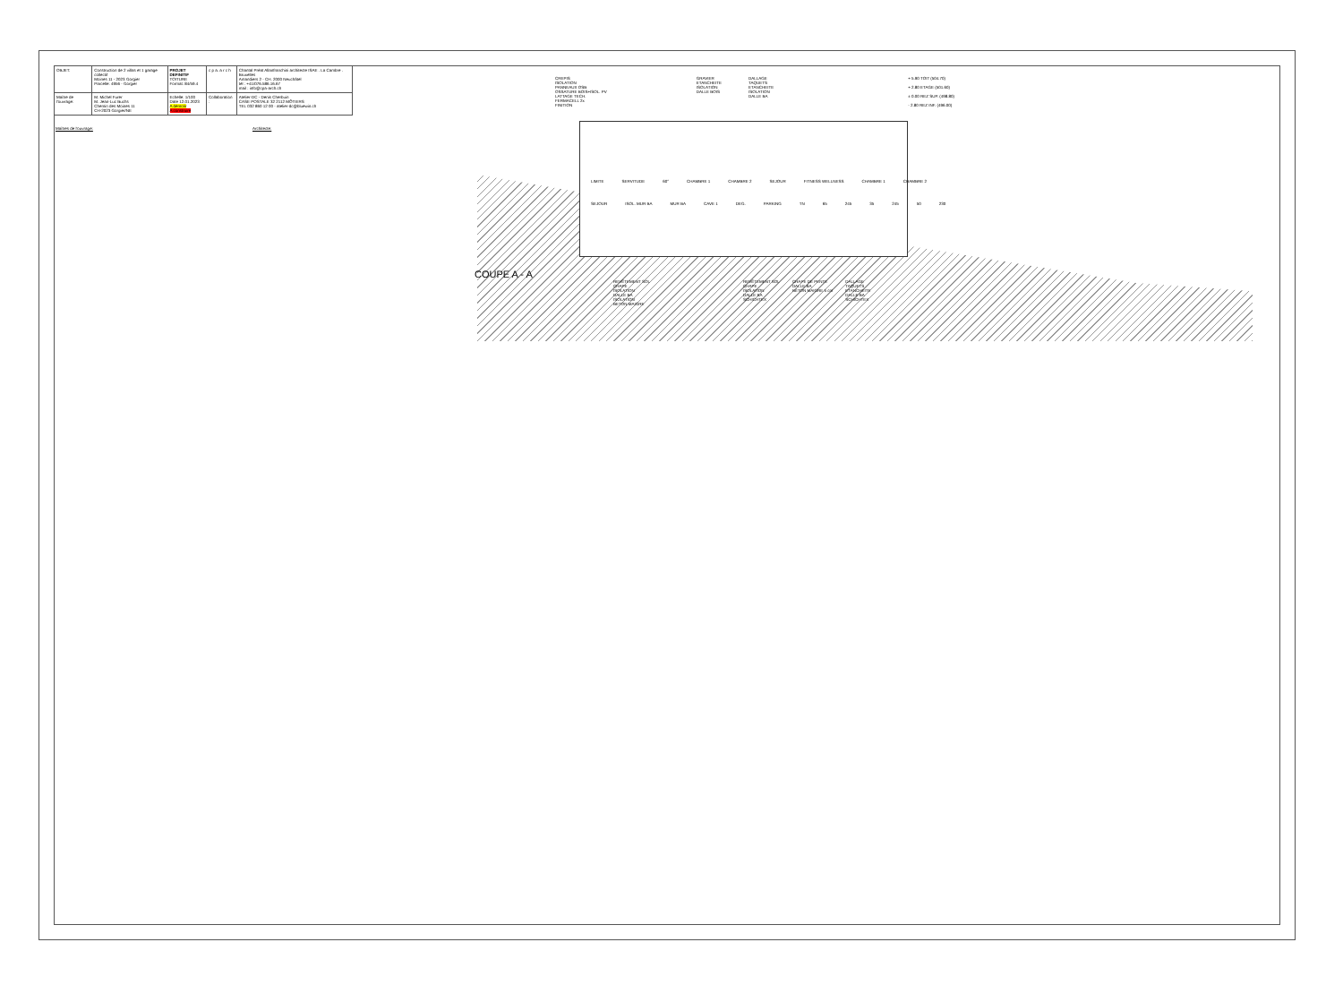| OBJET: | Construction de 2 villas et 1 garage collectif Moines 11 - 2023 Gorgier Parcelle: 4956 - Gorgier | PROJET DEFINITIF TOITURE Format: 84/59.4 | c p a. a r c h | Chantal Préat Allanfranchini architecte ISAE . La Cambre . Bruxelles Amandiers 2 - CH. 2000 Neuchâtel tél : +41/076.586.16.67 mail : info@cpa-arch.ch |
| Maître de l'ouvrage: | M. Michel Furer M. Jean-Luc Buchs Chemin des Moines 11 CH-2023 Gorgier/NE | Echelle: 1/100 Date 12.01.2023 A démolir A construire | Collaboration : | Atelier-DC - Denis Cherbuin CASE POSTALE 32 2112 MÔTIERS TEL 032 860 12 00 - atelier-dc@bluewin.ch |
Maîtres de l'ouvrage: Architecte:
CREPIS
ISOLATION
PANNEAUX OSB
OSSATURE BOIS+ISOL. PV
LATTAGE TECH.
FERMACELL 2x
FINITION
GRAVIER
ETANCHEITE
ISOLATION
DALLE BOIS
DALLAGE
TAQUETS
ETANCHEITE
ISOLATION
DALLE BA
+ 5.90 TOIT (504.70)
+ 2.80 ETAGE (501.60)
± 0.00 REZ SUP. (498.80)
- 2.80 REZ INF. (496.00)
LIMITE SERVITUDE 60° CHAMBRE 1 CHAMBRE 2 SEJOUR FITNESS WELLNESS CHAMBRE 1 CHAMBRE 2 SEJOUR ISOL. MUR BA MUR BA CAVE 1 DEG. PARKING TN 65 245 35 245 50 230
COUPE A - A
REVÊTEMENT SOL
CHAPE
ISOLATION
DALLE BA
ISOLATION
BETON MAIGRE
REVÊTEMENT SOL
CHAPE
ISOLATION
DALLE BA
SCHICHTEX
CHAPE DE PENTE
DALLE BA
BÉTON MAIGRE 5 cm
DALLAGE
TAQUETS
ETANCHEITE
DALLE BA
SCHICHTEX